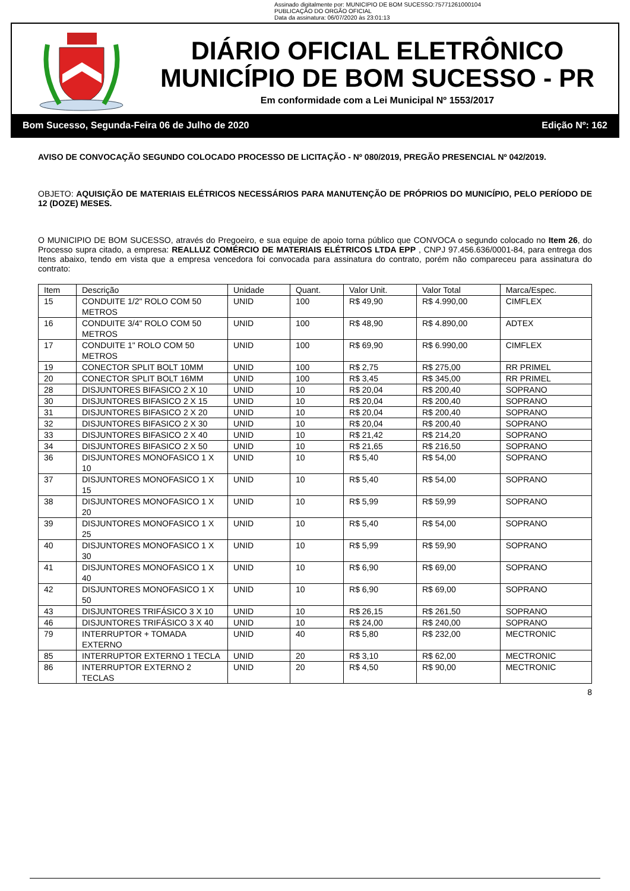Assinado digitalmente por: MUNICIPIO DE BOM SUCESSO:75771261000104
PUBLICAÇÃO DO ORGÃO OFICIAL
Data da assinatura: 06/07/2020 às 23:01:13
DIÁRIO OFICIAL ELETRÔNICO
MUNICÍPIO DE BOM SUCESSO - PR
Em conformidade com a Lei Municipal Nº 1553/2017
Bom Sucesso, Segunda-Feira 06 de Julho de 2020 Edição Nº: 162
AVISO DE CONVOCAÇÃO SEGUNDO COLOCADO PROCESSO DE LICITAÇÃO - Nº 080/2019, PREGÃO PRESENCIAL Nº 042/2019.
OBJETO: AQUISIÇÃO DE MATERIAIS ELÉTRICOS NECESSÁRIOS PARA MANUTENÇÃO DE PRÓPRIOS DO MUNICÍPIO, PELO PERÍODO DE 12 (DOZE) MESES.
O MUNICIPIO DE BOM SUCESSO, através do Pregoeiro, e sua equipe de apoio torna público que CONVOCA o segundo colocado no Item 26, do Processo supra citado, a empresa: REALLUZ COMÉRCIO DE MATERIAIS ELÉTRICOS LTDA EPP , CNPJ 97.456.636/0001-84, para entrega dos Itens abaixo, tendo em vista que a empresa vencedora foi convocada para assinatura do contrato, porém não compareceu para assinatura do contrato:
| Item | Descrição | Unidade | Quant. | Valor Unit. | Valor Total | Marca/Espec. |
| --- | --- | --- | --- | --- | --- | --- |
| 15 | CONDUITE 1/2" ROLO COM 50 METROS | UNID | 100 | R$ 49,90 | R$ 4.990,00 | CIMFLEX |
| 16 | CONDUITE 3/4" ROLO COM 50 METROS | UNID | 100 | R$ 48,90 | R$ 4.890,00 | ADTEX |
| 17 | CONDUITE 1" ROLO COM 50 METROS | UNID | 100 | R$ 69,90 | R$ 6.990,00 | CIMFLEX |
| 19 | CONECTOR SPLIT BOLT 10MM | UNID | 100 | R$ 2,75 | R$ 275,00 | RR PRIMEL |
| 20 | CONECTOR SPLIT BOLT 16MM | UNID | 100 | R$ 3,45 | R$ 345,00 | RR PRIMEL |
| 28 | DISJUNTORES BIFASICO 2 X 10 | UNID | 10 | R$ 20,04 | R$ 200,40 | SOPRANO |
| 30 | DISJUNTORES BIFASICO 2 X 15 | UNID | 10 | R$ 20,04 | R$ 200,40 | SOPRANO |
| 31 | DISJUNTORES BIFASICO 2 X 20 | UNID | 10 | R$ 20,04 | R$ 200,40 | SOPRANO |
| 32 | DISJUNTORES BIFASICO 2 X 30 | UNID | 10 | R$ 20,04 | R$ 200,40 | SOPRANO |
| 33 | DISJUNTORES BIFASICO 2 X 40 | UNID | 10 | R$ 21,42 | R$ 214,20 | SOPRANO |
| 34 | DISJUNTORES BIFASICO 2 X 50 | UNID | 10 | R$ 21,65 | R$ 216,50 | SOPRANO |
| 36 | DISJUNTORES MONOFASICO 1 X 10 | UNID | 10 | R$ 5,40 | R$ 54,00 | SOPRANO |
| 37 | DISJUNTORES MONOFASICO 1 X 15 | UNID | 10 | R$ 5,40 | R$ 54,00 | SOPRANO |
| 38 | DISJUNTORES MONOFASICO 1 X 20 | UNID | 10 | R$ 5,99 | R$ 59,99 | SOPRANO |
| 39 | DISJUNTORES MONOFASICO 1 X 25 | UNID | 10 | R$ 5,40 | R$ 54,00 | SOPRANO |
| 40 | DISJUNTORES MONOFASICO 1 X 30 | UNID | 10 | R$ 5,99 | R$ 59,90 | SOPRANO |
| 41 | DISJUNTORES MONOFASICO 1 X 40 | UNID | 10 | R$ 6,90 | R$ 69,00 | SOPRANO |
| 42 | DISJUNTORES MONOFASICO 1 X 50 | UNID | 10 | R$ 6,90 | R$ 69,00 | SOPRANO |
| 43 | DISJUNTORES TRIFÁSICO 3 X 10 | UNID | 10 | R$ 26,15 | R$ 261,50 | SOPRANO |
| 46 | DISJUNTORES TRIFÁSICO 3 X 40 | UNID | 10 | R$ 24,00 | R$ 240,00 | SOPRANO |
| 79 | INTERRUPTOR + TOMADA EXTERNO | UNID | 40 | R$ 5,80 | R$ 232,00 | MECTRONIC |
| 85 | INTERRUPTOR EXTERNO 1 TECLA | UNID | 20 | R$ 3,10 | R$ 62,00 | MECTRONIC |
| 86 | INTERRUPTOR EXTERNO 2 TECLAS | UNID | 20 | R$ 4,50 | R$ 90,00 | MECTRONIC |
8